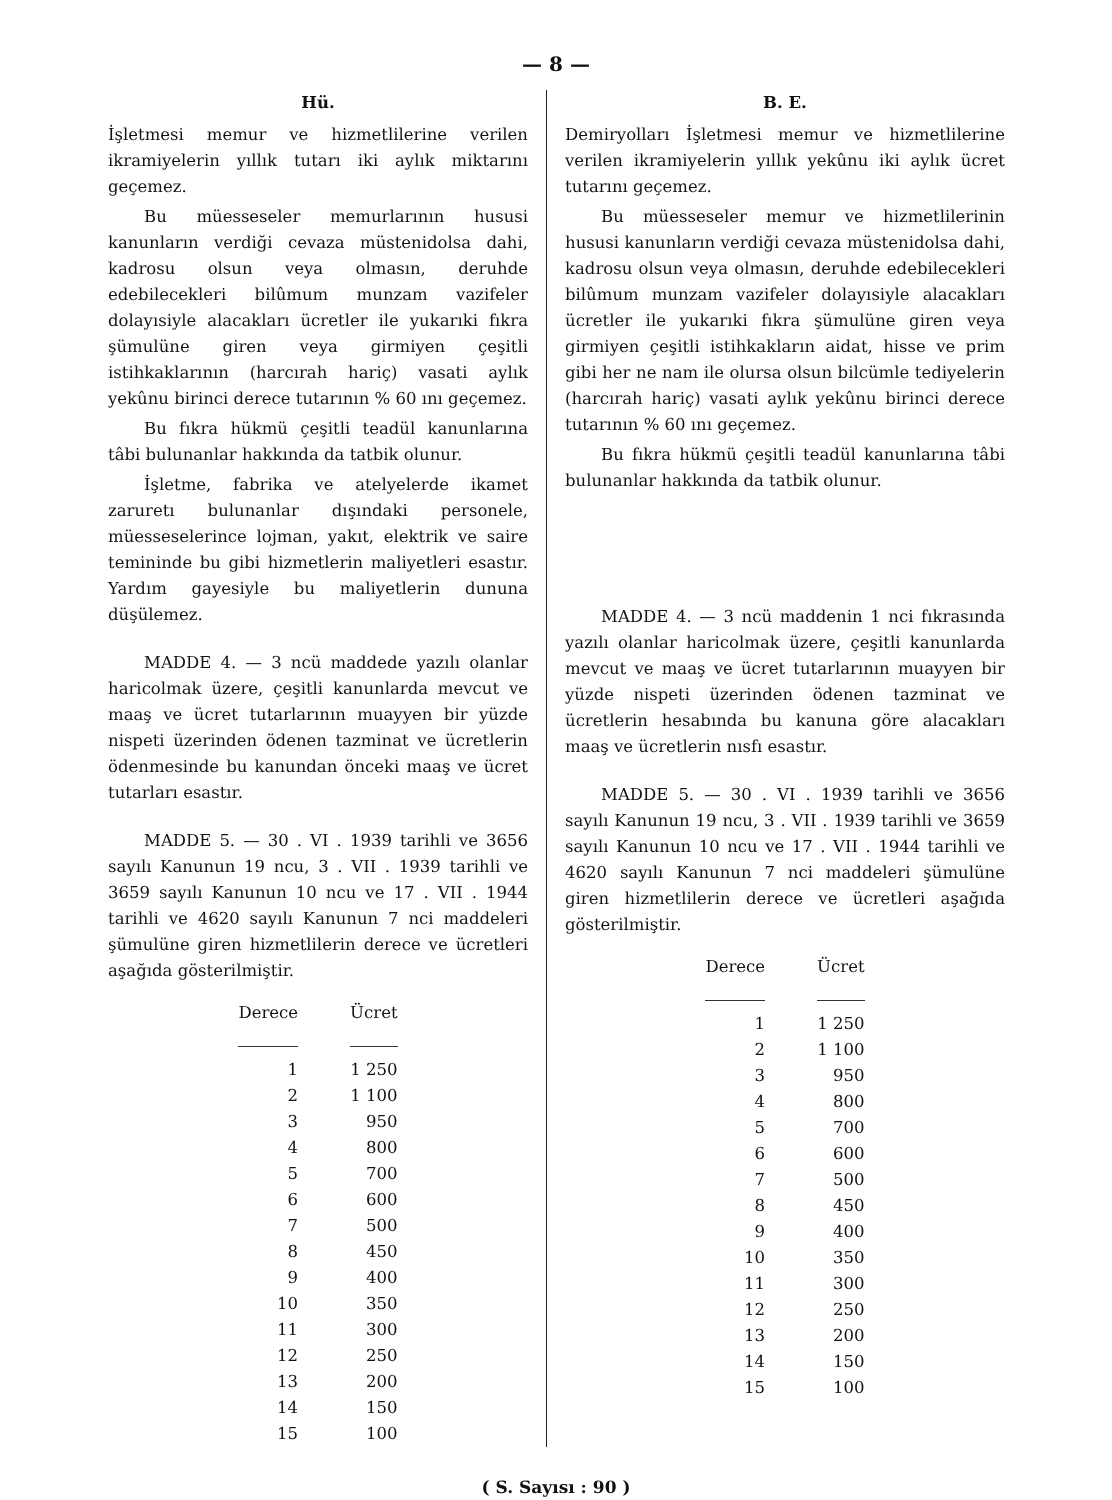— 8 —
Hü.
İşletmesi memur ve hizmetlilerine verilen ikramiyelerin yıllık tutarı iki aylık miktarını geçemez.
Bu müesseseler memurlarının hususi kanunların verdiği cevaza müstenidolsa dahi, kadrosu olsun veya olmasın, deruhde edebilecekleri bilûmum munzam vazifeler dolayısiyle alacakları ücretler ile yukarıki fıkra şümulüne giren veya girmiyen çeşitli istihkaklarının (harcırah hariç) vasati aylık yekûnu birinci derece tutarının % 60 ını geçemez.
Bu fıkra hükmü çeşitli teadül kanunlarına tâbi bulunanlar hakkında da tatbik olunur.
İşletme, fabrika ve atelyelerde ikamet zaruretı bulunanlar dışındaki personele, müesseselerince lojman, yakıt, elektrik ve saire temininde bu gibi hizmetlerin maliyetleri esastır. Yardım gayesiyle bu maliyetlerin dununa düşülemez.
MADDE 4. — 3 ncü maddede yazılı olanlar haricolmak üzere, çeşitli kanunlarda mevcut ve maaş ve ücret tutarlarının muayyen bir yüzde nispeti üzerinden ödenen tazminat ve ücretlerin ödenmesinde bu kanundan önceki maaş ve ücret tutarları esastır.
MADDE 5. — 30 . VI . 1939 tarihli ve 3656 sayılı Kanunun 19 ncu, 3 . VII . 1939 tarihli ve 3659 sayılı Kanunun 10 ncu ve 17 . VII . 1944 tarihli ve 4620 sayılı Kanunun 7 nci maddeleri şümulüne giren hizmetlilerin derece ve ücretleri aşağıda gösterilmiştir.
| Derece | Ücret |
| --- | --- |
| 1 | 1 250 |
| 2 | 1 100 |
| 3 | 950 |
| 4 | 800 |
| 5 | 700 |
| 6 | 600 |
| 7 | 500 |
| 8 | 450 |
| 9 | 400 |
| 10 | 350 |
| 11 | 300 |
| 12 | 250 |
| 13 | 200 |
| 14 | 150 |
| 15 | 100 |
B. E.
Demiryolları İşletmesi memur ve hizmetlilerine verilen ikramiyelerin yıllık yekûnu iki aylık ücret tutarını geçemez.
Bu müesseseler memur ve hizmetlilerinin hususi kanunların verdiği cevaza müstenidolsa dahi, kadrosu olsun veya olmasın, deruhde edebilecekleri bilûmum munzam vazifeler dolayısiyle alacakları ücretler ile yukarıki fıkra şümulüne giren veya girmiyen çeşitli istihkakların aidat, hisse ve prim gibi her ne nam ile olursa olsun bilcümle tediyelerin (harcırah hariç) vasati aylık yekûnu birinci derece tutarının % 60 ını geçemez.
Bu fıkra hükmü çeşitli teadül kanunlarına tâbi bulunanlar hakkında da tatbik olunur.
MADDE 4. — 3 ncü maddenin 1 nci fıkrasında yazılı olanlar haricolmak üzere, çeşitli kanunlarda mevcut ve maaş ve ücret tutarlarının muayyen bir yüzde nispeti üzerinden ödenen tazminat ve ücretlerin hesabında bu kanuna göre alacakları maaş ve ücretlerin nısfı esastır.
MADDE 5. — 30 . VI . 1939 tarihli ve 3656 sayılı Kanunun 19 ncu, 3 . VII . 1939 tarihli ve 3659 sayılı Kanunun 10 ncu ve 17 . VII . 1944 tarihli ve 4620 sayılı Kanunun 7 nci maddeleri şümulüne giren hizmetlilerin derece ve ücretleri aşağıda gösterilmiştir.
| Derece | Ücret |
| --- | --- |
| 1 | 1 250 |
| 2 | 1 100 |
| 3 | 950 |
| 4 | 800 |
| 5 | 700 |
| 6 | 600 |
| 7 | 500 |
| 8 | 450 |
| 9 | 400 |
| 10 | 350 |
| 11 | 300 |
| 12 | 250 |
| 13 | 200 |
| 14 | 150 |
| 15 | 100 |
( S. Sayısı : 90 )